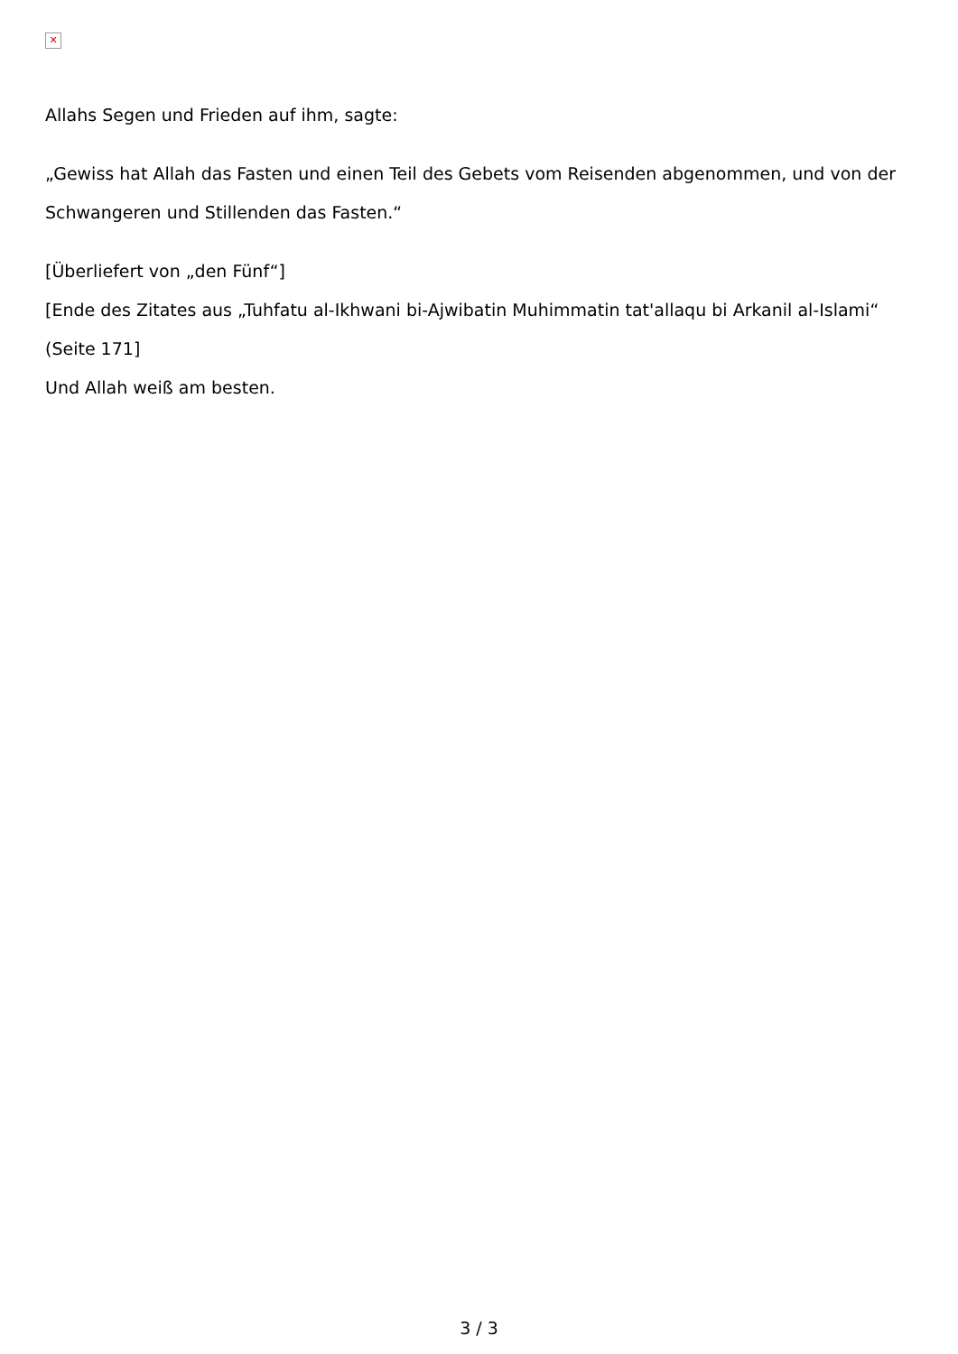✕
Allahs Segen und Frieden auf ihm, sagte:
„Gewiss hat Allah das Fasten und einen Teil des Gebets vom Reisenden abgenommen, und von der Schwangeren und Stillenden das Fasten.“
[Überliefert von „den Fünf“]
[Ende des Zitates aus „Tuhfatu al-Ikhwani bi-Ajwibatin Muhimmatin tat'allaqu bi Arkanil al-Islami“ (Seite 171]
Und Allah weiß am besten.
3 / 3